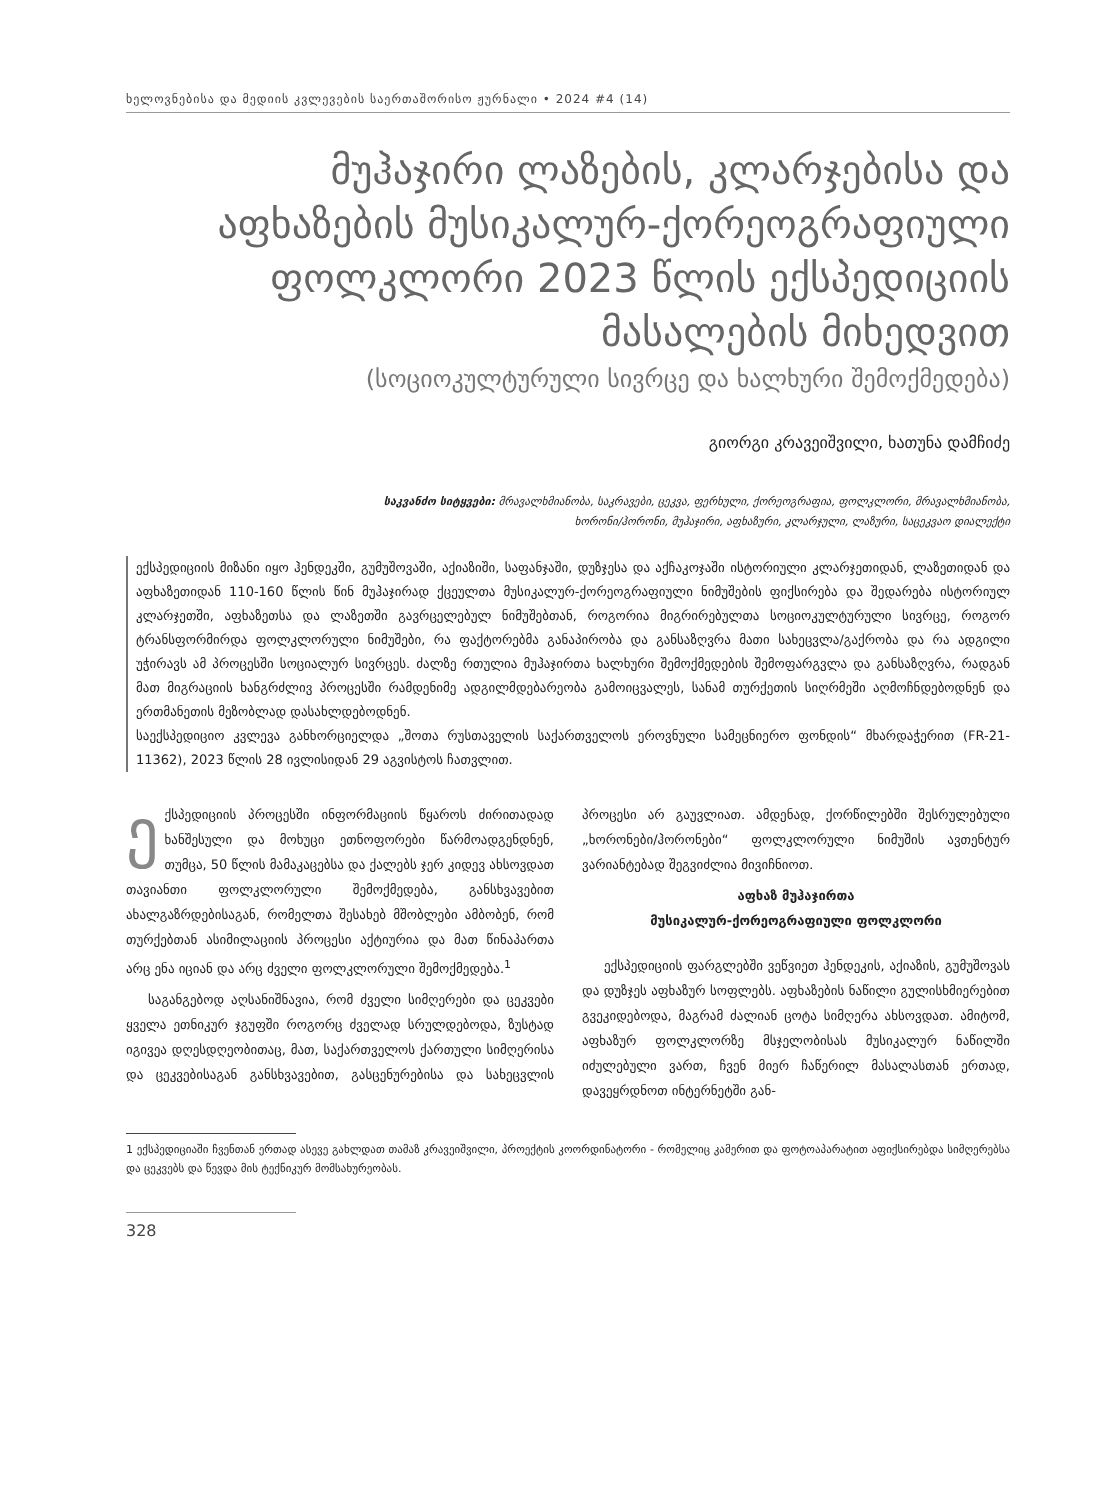ხელოვნებისა და მედიის კვლევების საერთაშორისო ჟურნალი • 2024 #4 (14)
მუჰაჯირი ლაზების, კლარჯებისა და აფხაზების მუსიკალურ-ქორეოგრაფიული ფოლკლორი 2023 წლის ექსპედიციის მასალების მიხედვით
(სოციოკულტურული სივრცე და ხალხური შემოქმედება)
გიორგი კრავეიშვილი, ხათუნა დამჩიძე
საკვანძო სიტყვები: მრავალხმიანობა, საკრავები, ცეკვა, ფერხული, ქორეოგრაფია, ფოლკლორი, მრავალხმიანობა,
ხორონი/ჰორონი, მუჰაჯირი, აფხაზური, კლარჯული, ლაზური, საცეკვაო დიალექტი
ექსპედიციის მიზანი იყო ჰენდეკში, გუმუშოვაში, აქიაზიში, საფანჯაში, დუზჯესა და აქჩაკოჯაში ისტორიული კლარჯეთიდან, ლაზეთიდან და აფხაზეთიდან 110-160 წლის წინ მუჰაჯირად ქცეულთა მუსიკალურ-ქორეოგრაფიული ნიმუშების ფიქსირება და შედარება ისტორიულ კლარჯეთში, აფხაზეთსა და ლაზეთში გავრცელებულ ნიმუშებთან, როგორია მიგრირებულთა სოციოკულტურული სივრცე, როგორ ტრანსფორმირდა ფოლკლორული ნიმუშები, რა ფაქტორებმა განაპირობა და განსაზღვრა მათი სახეცვლა/გაქრობა და რა ადგილი უჭირავს ამ პროცესში სოციალურ სივრცეს. ძალზე რთულია მუჰაჯირთა ხალხური შემოქმედების შემოფარგვლა და განსაზღვრა, რადგან მათ მიგრაციის ხანგრძლივ პროცესში რამდენიმე ადგილმდებარეობა გამოიცვალეს, სანამ თურქეთის სიღრმეში აღმოჩნდებოდნენ და ერთმანეთის მეზობლად დასახლდებოდნენ.
საექსპედიციო კვლევა განხორციელდა „შოთა რუსთაველის საქართველოს ეროვნული სამეცნიერო ფონდის“ მხარდაჭერით (FR-21-11362), 2023 წლის 28 ივლისიდან 29 აგვისტოს ჩათვლით.
ექსპედიციის პროცესში ინფორმაციის წყაროს ძირითადად ხანშესული და მოხუცი ეთნოფორები წარმოადგენდნენ, თუმცა, 50 წლის მამაკაცებსა და ქალებს ჯერ კიდევ ახსოვდათ თავიანთი ფოლკლორული შემოქმედება, განსხვავებით ახალგაზრდებისაგან, რომელთა შესახებ მშობლები ამბობენ, რომ თურქებთან ასიმილაციის პროცესი აქტიურია და მათ წინაპართა არც ენა იციან და არც ძველი ფოლკლორული შემოქმედება.<sup>1</sup>
საგანგებოდ აღსანიშნავია, რომ ძველი სიმღერები და ცეკვები ყველა ეთნიკურ ჯგუფში როგორც ძველად სრულდებოდა, ზუსტად იგივეა დღესდღეობითაც, მათ, საქართველოს ქართული სიმღერისა და ცეკვებისაგან განსხვავებით, გასცენურებისა და სახეცვლის პროცესი არ გაუვლიათ. ამდენად, ქორწილებში შესრულებული „ხორონები/ჰორონები“ ფოლკლორული ნიმუშის ავთენტურ ვარიანტებად შეგვიძლია მივიჩნიოთ.
აფხაზ მუჰაჯირთა
მუსიკალურ-ქორეოგრაფიული ფოლკლორი
ექსპედიციის ფარგლებში ვეწვიეთ ჰენდეკის, აქიაზის, გუმუშოვას და დუზჯეს აფხაზურ სოფლებს. აფხაზების ნაწილი გულისხმიერებით გვეკიდებოდა, მაგრამ ძალიან ცოტა სიმღერა ახსოვდათ. ამიტომ, აფხაზურ ფოლკლორზე მსჯელობისას მუსიკალურ ნაწილში იძულებული ვართ, ჩვენ მიერ ჩაწერილ მასალასთან ერთად, დავეყრდნოთ ინტერნეტში გან-
1 ექსპედიციაში ჩვენთან ერთად ასევე გახლდათ თამაზ კრავეიშვილი, პროექტის კოორდინატორი - რომელიც კამერით და ფოტოაპარატით აფიქსირებდა სიმღერებსა და ცეკვებს და წევდა მის ტექნიკურ მომსახურეობას.
328